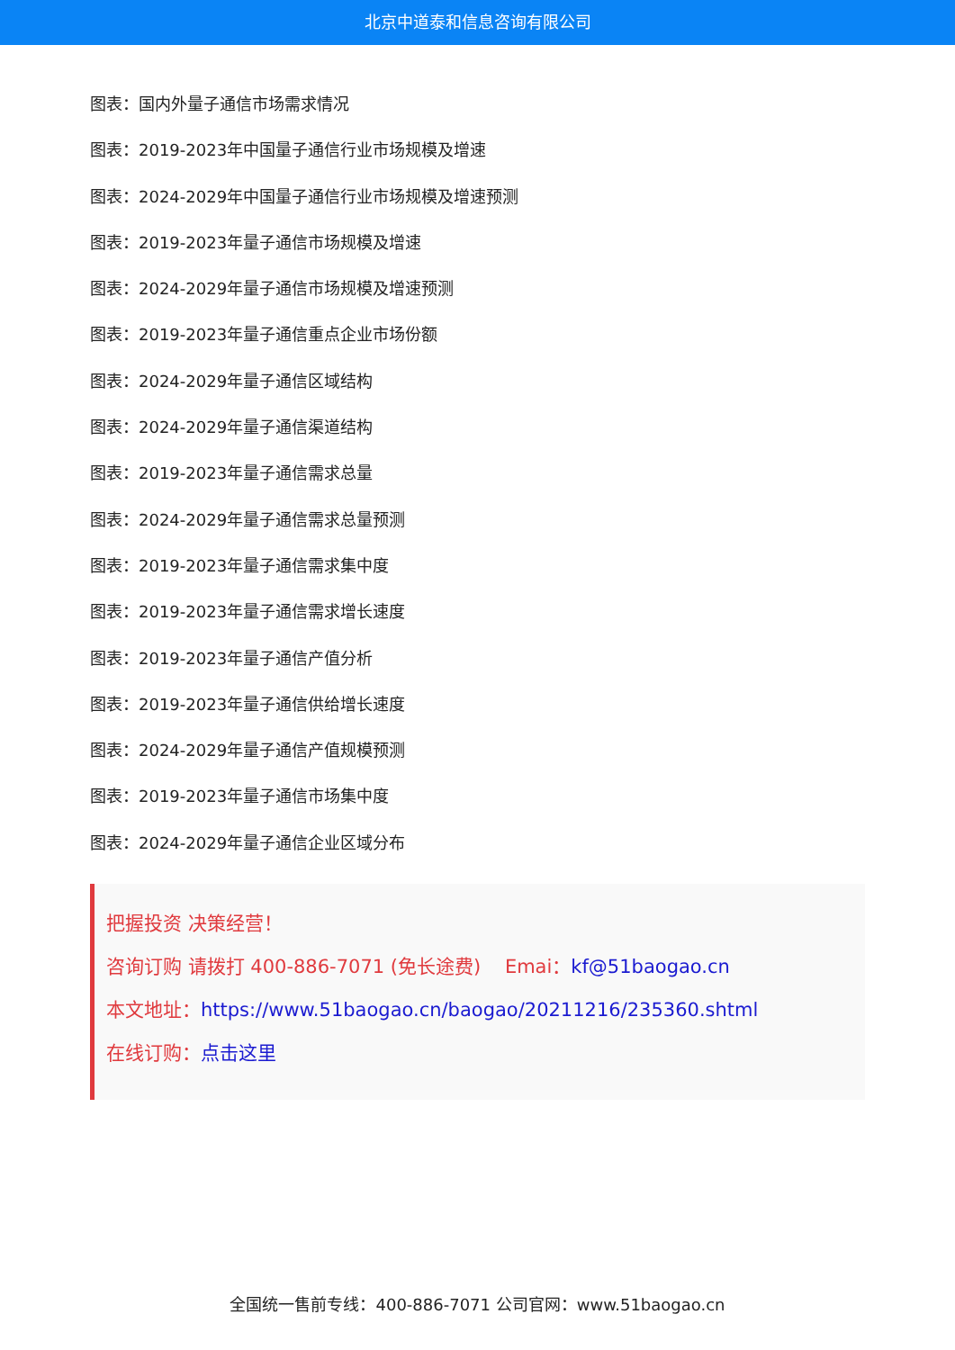北京中道泰和信息咨询有限公司
图表：国内外量子通信市场需求情况
图表：2019-2023年中国量子通信行业市场规模及增速
图表：2024-2029年中国量子通信行业市场规模及增速预测
图表：2019-2023年量子通信市场规模及增速
图表：2024-2029年量子通信市场规模及增速预测
图表：2019-2023年量子通信重点企业市场份额
图表：2024-2029年量子通信区域结构
图表：2024-2029年量子通信渠道结构
图表：2019-2023年量子通信需求总量
图表：2024-2029年量子通信需求总量预测
图表：2019-2023年量子通信需求集中度
图表：2019-2023年量子通信需求增长速度
图表：2019-2023年量子通信产值分析
图表：2019-2023年量子通信供给增长速度
图表：2024-2029年量子通信产值规模预测
图表：2019-2023年量子通信市场集中度
图表：2024-2029年量子通信企业区域分布
把握投资 决策经营！
咨询订购 请拨打 400-886-7071 (免长途费) Emai：kf@51baogao.cn
本文地址：https://www.51baogao.cn/baogao/20211216/235360.shtml
在线订购：点击这里
全国统一售前专线：400-886-7071 公司官网：www.51baogao.cn